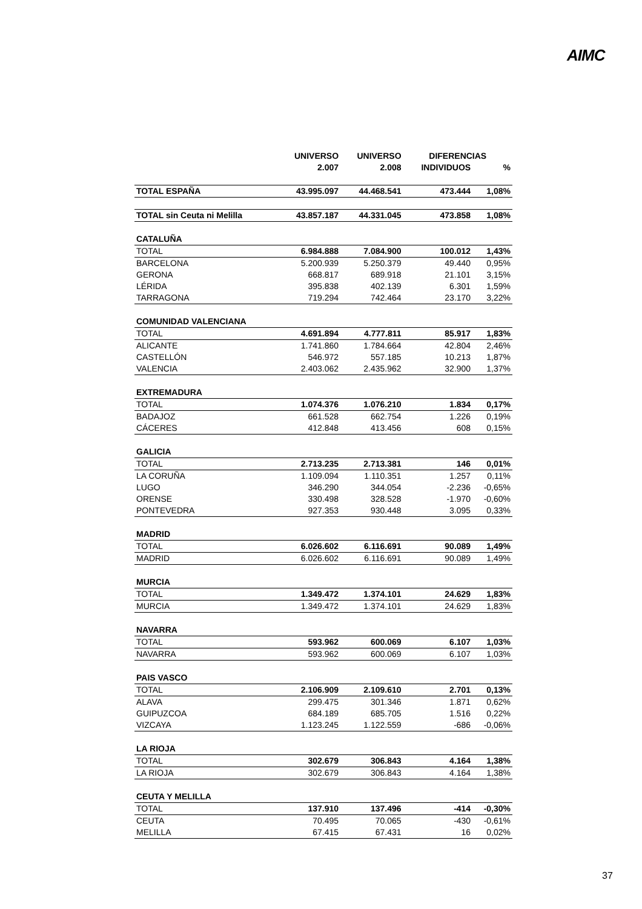AIMC
| | UNIVERSO | UNIVERSO | DIFERENCIAS | |
| --- | --- | --- | --- | --- |
| | 2.007 | 2.008 | INDIVIDUOS | % |
| TOTAL ESPAÑA | 43.995.097 | 44.468.541 | 473.444 | 1,08% |
| TOTAL sin Ceuta ni Melilla | 43.857.187 | 44.331.045 | 473.858 | 1,08% |
| CATALUÑA | | | | |
| TOTAL | 6.984.888 | 7.084.900 | 100.012 | 1,43% |
| BARCELONA | 5.200.939 | 5.250.379 | 49.440 | 0,95% |
| GERONA | 668.817 | 689.918 | 21.101 | 3,15% |
| LÉRIDA | 395.838 | 402.139 | 6.301 | 1,59% |
| TARRAGONA | 719.294 | 742.464 | 23.170 | 3,22% |
| COMUNIDAD VALENCIANA | | | | |
| TOTAL | 4.691.894 | 4.777.811 | 85.917 | 1,83% |
| ALICANTE | 1.741.860 | 1.784.664 | 42.804 | 2,46% |
| CASTELLÓN | 546.972 | 557.185 | 10.213 | 1,87% |
| VALENCIA | 2.403.062 | 2.435.962 | 32.900 | 1,37% |
| EXTREMADURA | | | | |
| TOTAL | 1.074.376 | 1.076.210 | 1.834 | 0,17% |
| BADAJOZ | 661.528 | 662.754 | 1.226 | 0,19% |
| CÁCERES | 412.848 | 413.456 | 608 | 0,15% |
| GALICIA | | | | |
| TOTAL | 2.713.235 | 2.713.381 | 146 | 0,01% |
| LA CORUÑA | 1.109.094 | 1.110.351 | 1.257 | 0,11% |
| LUGO | 346.290 | 344.054 | -2.236 | -0,65% |
| ORENSE | 330.498 | 328.528 | -1.970 | -0,60% |
| PONTEVEDRA | 927.353 | 930.448 | 3.095 | 0,33% |
| MADRID | | | | |
| TOTAL | 6.026.602 | 6.116.691 | 90.089 | 1,49% |
| MADRID | 6.026.602 | 6.116.691 | 90.089 | 1,49% |
| MURCIA | | | | |
| TOTAL | 1.349.472 | 1.374.101 | 24.629 | 1,83% |
| MURCIA | 1.349.472 | 1.374.101 | 24.629 | 1,83% |
| NAVARRA | | | | |
| TOTAL | 593.962 | 600.069 | 6.107 | 1,03% |
| NAVARRA | 593.962 | 600.069 | 6.107 | 1,03% |
| PAIS VASCO | | | | |
| TOTAL | 2.106.909 | 2.109.610 | 2.701 | 0,13% |
| ALAVA | 299.475 | 301.346 | 1.871 | 0,62% |
| GUIPUZCOA | 684.189 | 685.705 | 1.516 | 0,22% |
| VIZCAYA | 1.123.245 | 1.122.559 | -686 | -0,06% |
| LA RIOJA | | | | |
| TOTAL | 302.679 | 306.843 | 4.164 | 1,38% |
| LA RIOJA | 302.679 | 306.843 | 4.164 | 1,38% |
| CEUTA Y MELILLA | | | | |
| TOTAL | 137.910 | 137.496 | -414 | -0,30% |
| CEUTA | 70.495 | 70.065 | -430 | -0,61% |
| MELILLA | 67.415 | 67.431 | 16 | 0,02% |
37